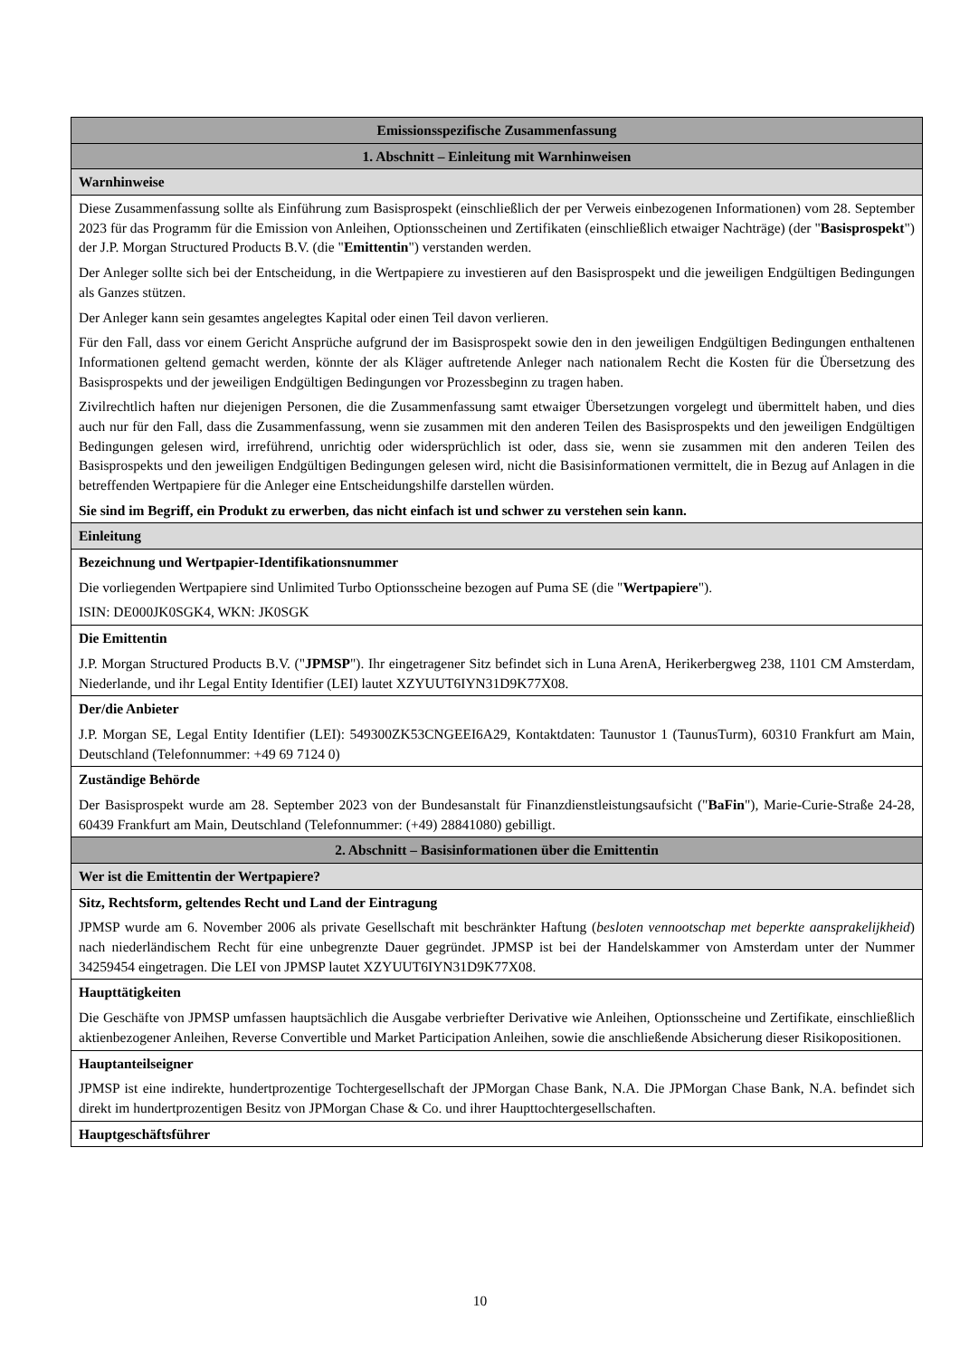| Emissionsspezifische Zusammenfassung |
| 1. Abschnitt – Einleitung mit Warnhinweisen |
| Warnhinweise |
| Diese Zusammenfassung sollte als Einführung zum Basisprospekt (einschließlich der per Verweis einbezogenen Informationen) vom 28. September 2023 für das Programm für die Emission von Anleihen, Optionsscheinen und Zertifikaten (einschließlich etwaiger Nachträge) (der " Basisprospekt ") der J.P. Morgan Structured Products B.V. (die " Emittentin ") verstanden werden. Der Anleger sollte sich bei der Entscheidung, in die Wertpapiere zu investieren auf den Basisprospekt und die jeweiligen Endgültigen Bedingungen als Ganzes stützen. Der Anleger kann sein gesamtes angelegtes Kapital oder einen Teil davon verlieren. Für den Fall, dass vor einem Gericht Ansprüche aufgrund der im Basisprospekt sowie den in den jeweiligen Endgültigen Bedingungen enthaltenen Informationen geltend gemacht werden, könnte der als Kläger auftretende Anleger nach nationalem Recht die Kosten für die Übersetzung des Basisprospekts und der jeweiligen Endgültigen Bedingungen vor Prozessbeginn zu tragen haben. Zivilrechtlich haften nur diejenigen Personen, die die Zusammenfassung samt etwaiger Übersetzungen vorgelegt und übermittelt haben, und dies auch nur für den Fall, dass die Zusammenfassung, wenn sie zusammen mit den anderen Teilen des Basisprospekts und den jeweiligen Endgültigen Bedingungen gelesen wird, irreführend, unrichtig oder widersprüchlich ist oder, dass sie, wenn sie zusammen mit den anderen Teilen des Basisprospekts und den jeweiligen Endgültigen Bedingungen gelesen wird, nicht die Basisinformationen vermittelt, die in Bezug auf Anlagen in die betreffenden Wertpapiere für die Anleger eine Entscheidungshilfe darstellen würden. Sie sind im Begriff, ein Produkt zu erwerben, das nicht einfach ist und schwer zu verstehen sein kann. |
| Einleitung |
| Bezeichnung und Wertpapier-Identifikationsnummer Die vorliegenden Wertpapiere sind Unlimited Turbo Optionsscheine bezogen auf Puma SE (die " Wertpapiere "). ISIN: DE000JK0SGK4, WKN: JK0SGK |
| Die Emittentin J.P. Morgan Structured Products B.V. (" JPMSP "). Ihr eingetragener Sitz befindet sich in Luna ArenA, Herikerbergweg 238, 1101 CM Amsterdam, Niederlande, und ihr Legal Entity Identifier (LEI) lautet XZYUUT6IYN31D9K77X08. |
| Der/die Anbieter J.P. Morgan SE, Legal Entity Identifier (LEI): 549300ZK53CNGEEI6A29, Kontaktdaten: Taunustor 1 (TaunusTurm), 60310 Frankfurt am Main, Deutschland (Telefonnummer: +49 69 7124 0) |
| Zuständige Behörde Der Basisprospekt wurde am 28. September 2023 von der Bundesanstalt für Finanzdienstleistungsaufsicht (" BaFin "), Marie-Curie-Straße 24-28, 60439 Frankfurt am Main, Deutschland (Telefonnummer: (+49) 28841080) gebilligt. |
| 2. Abschnitt – Basisinformationen über die Emittentin |
| Wer ist die Emittentin der Wertpapiere? |
| Sitz, Rechtsform, geltendes Recht und Land der Eintragung JPMSP wurde am 6. November 2006 als private Gesellschaft mit beschränkter Haftung ( besloten vennootschap met beperkte aansprakelijkheid ) nach niederländischem Recht für eine unbegrenzte Dauer gegründet. JPMSP ist bei der Handelskammer von Amsterdam unter der Nummer 34259454 eingetragen. Die LEI von JPMSP lautet XZYUUT6IYN31D9K77X08. |
| Haupttätigkeiten Die Geschäfte von JPMSP umfassen hauptsächlich die Ausgabe verbriefter Derivative wie Anleihen, Optionsscheine und Zertifikate, einschließlich aktienbezogener Anleihen, Reverse Convertible und Market Participation Anleihen, sowie die anschließende Absicherung dieser Risikopositionen. |
| Hauptanteilseigner JPMSP ist eine indirekte, hundertprozentige Tochtergesellschaft der JPMorgan Chase Bank, N.A. Die JPMorgan Chase Bank, N.A. befindet sich direkt im hundertprozentigen Besitz von JPMorgan Chase & Co. und ihrer Haupttochtergesellschaften. |
| Hauptgeschäftsführer |
10